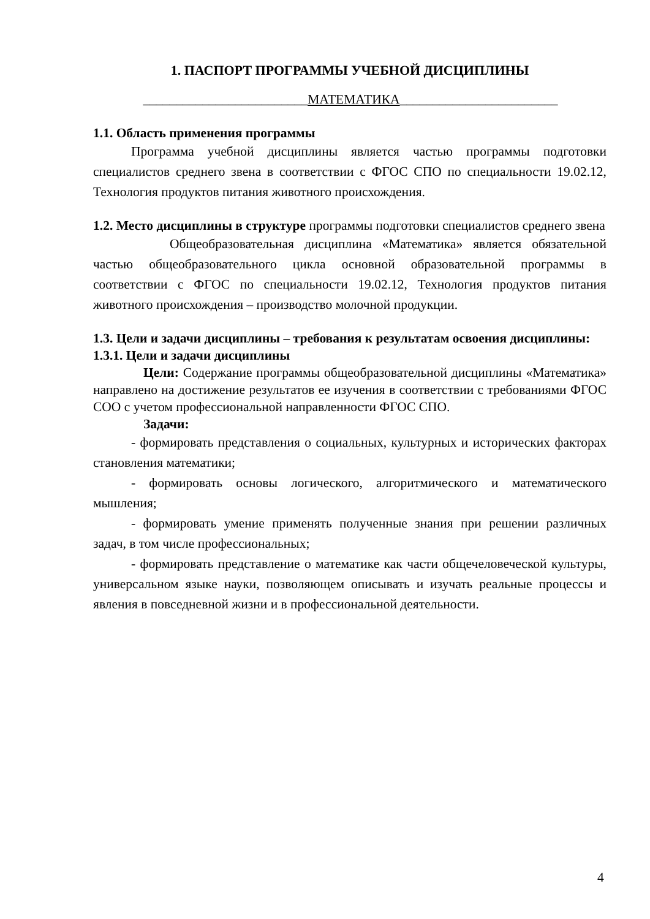1. ПАСПОРТ ПРОГРАММЫ УЧЕБНОЙ ДИСЦИПЛИНЫ
_________________________МАТЕМАТИКА________________________
1.1. Область применения программы
Программа учебной дисциплины является частью программы подготовки специалистов среднего звена в соответствии с ФГОС СПО по специальности 19.02.12, Технология продуктов питания животного происхождения.
1.2. Место дисциплины в структуре программы подготовки специалистов среднего звена
Общеобразовательная дисциплина «Математика» является обязательной частью общеобразовательного цикла основной образовательной программы в соответствии с ФГОС по специальности 19.02.12, Технология продуктов питания животного происхождения – производство молочной продукции.
1.3. Цели и задачи дисциплины – требования к результатам освоения дисциплины:
1.3.1. Цели и задачи дисциплины
Цели: Содержание программы общеобразовательной дисциплины «Математика» направлено на достижение результатов ее изучения в соответствии с требованиями ФГОС СОО с учетом профессиональной направленности ФГОС СПО.
Задачи:
- формировать представления о социальных, культурных и исторических факторах становления математики;
- формировать основы логического, алгоритмического и математического мышления;
- формировать умение применять полученные знания при решении различных задач, в том числе профессиональных;
- формировать представление о математике как части общечеловеческой культуры, универсальном языке науки, позволяющем описывать и изучать реальные процессы и явления в повседневной жизни и в профессиональной деятельности.
4